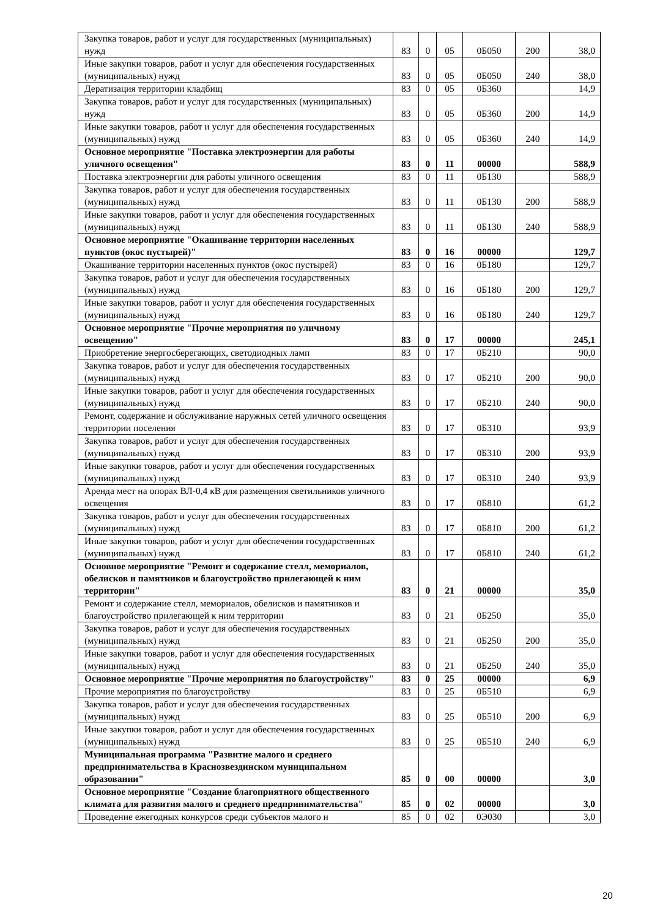| Закупка товаров, работ и услуг для государственных (муниципальных) нужд | 83 | 0 | 05 | 0Б050 | 200 | 38,0 |
| Иные закупки товаров, работ и услуг для обеспечения государственных (муниципальных) нужд | 83 | 0 | 05 | 0Б050 | 240 | 38,0 |
| Дератизация территории кладбищ | 83 | 0 | 05 | 0Б360 | | 14,9 |
| Закупка товаров, работ и услуг для государственных (муниципальных) нужд | 83 | 0 | 05 | 0Б360 | 200 | 14,9 |
| Иные закупки товаров, работ и услуг для обеспечения государственных (муниципальных) нужд | 83 | 0 | 05 | 0Б360 | 240 | 14,9 |
| Основное мероприятие "Поставка электроэнергии для работы уличного освещения" | 83 | 0 | 11 | 00000 | | 588,9 |
| Поставка электроэнергии для работы уличного освещения | 83 | 0 | 11 | 0Б130 | | 588,9 |
| Закупка товаров, работ и услуг для обеспечения государственных (муниципальных) нужд | 83 | 0 | 11 | 0Б130 | 200 | 588,9 |
| Иные закупки товаров, работ и услуг для обеспечения государственных (муниципальных) нужд | 83 | 0 | 11 | 0Б130 | 240 | 588,9 |
| Основное мероприятие "Окашивание территории населенных пунктов (окос пустырей)" | 83 | 0 | 16 | 00000 | | 129,7 |
| Окашивание территории населенных пунктов (окос пустырей) | 83 | 0 | 16 | 0Б180 | | 129,7 |
| Закупка товаров, работ и услуг для обеспечения государственных (муниципальных) нужд | 83 | 0 | 16 | 0Б180 | 200 | 129,7 |
| Иные закупки товаров, работ и услуг для обеспечения государственных (муниципальных) нужд | 83 | 0 | 16 | 0Б180 | 240 | 129,7 |
| Основное мероприятие "Прочие мероприятия по уличному освещению" | 83 | 0 | 17 | 00000 | | 245,1 |
| Приобретение энергосберегающих, светодиодных ламп | 83 | 0 | 17 | 0Б210 | | 90,0 |
| Закупка товаров, работ и услуг для обеспечения государственных (муниципальных) нужд | 83 | 0 | 17 | 0Б210 | 200 | 90,0 |
| Иные закупки товаров, работ и услуг для обеспечения государственных (муниципальных) нужд | 83 | 0 | 17 | 0Б210 | 240 | 90,0 |
| Ремонт, содержание и обслуживание наружных сетей уличного освещения территории поселения | 83 | 0 | 17 | 0Б310 | | 93,9 |
| Закупка товаров, работ и услуг для обеспечения государственных (муниципальных) нужд | 83 | 0 | 17 | 0Б310 | 200 | 93,9 |
| Иные закупки товаров, работ и услуг для обеспечения государственных (муниципальных) нужд | 83 | 0 | 17 | 0Б310 | 240 | 93,9 |
| Аренда мест на опорах ВЛ-0,4 кВ для размещения светильников уличного освещения | 83 | 0 | 17 | 0Б810 | | 61,2 |
| Закупка товаров, работ и услуг для обеспечения государственных (муниципальных) нужд | 83 | 0 | 17 | 0Б810 | 200 | 61,2 |
| Иные закупки товаров, работ и услуг для обеспечения государственных (муниципальных) нужд | 83 | 0 | 17 | 0Б810 | 240 | 61,2 |
| Основное мероприятие "Ремонт и содержание стелл, мемориалов, обелисков и памятников и благоустройство прилегающей к ним территории" | 83 | 0 | 21 | 00000 | | 35,0 |
| Ремонт и содержание стелл, мемориалов, обелисков и памятников и благоустройство прилегающей к ним территории | 83 | 0 | 21 | 0Б250 | | 35,0 |
| Закупка товаров, работ и услуг для обеспечения государственных (муниципальных) нужд | 83 | 0 | 21 | 0Б250 | 200 | 35,0 |
| Иные закупки товаров, работ и услуг для обеспечения государственных (муниципальных) нужд | 83 | 0 | 21 | 0Б250 | 240 | 35,0 |
| Основное мероприятие "Прочие мероприятия по благоустройству" | 83 | 0 | 25 | 00000 | | 6,9 |
| Прочие мероприятия по благоустройству | 83 | 0 | 25 | 0Б510 | | 6,9 |
| Закупка товаров, работ и услуг для обеспечения государственных (муниципальных) нужд | 83 | 0 | 25 | 0Б510 | 200 | 6,9 |
| Иные закупки товаров, работ и услуг для обеспечения государственных (муниципальных) нужд | 83 | 0 | 25 | 0Б510 | 240 | 6,9 |
| Муниципальная программа "Развитие малого и среднего предпринимательства в Краснозвездинском муниципальном образовании" | 85 | 0 | 00 | 00000 | | 3,0 |
| Основное мероприятие "Создание благоприятного общественного климата для развития малого и среднего предпринимательства" | 85 | 0 | 02 | 00000 | | 3,0 |
| Проведение ежегодных конкурсов среди субъектов малого и | 85 | 0 | 02 | 0Э030 | | 3,0 |
20